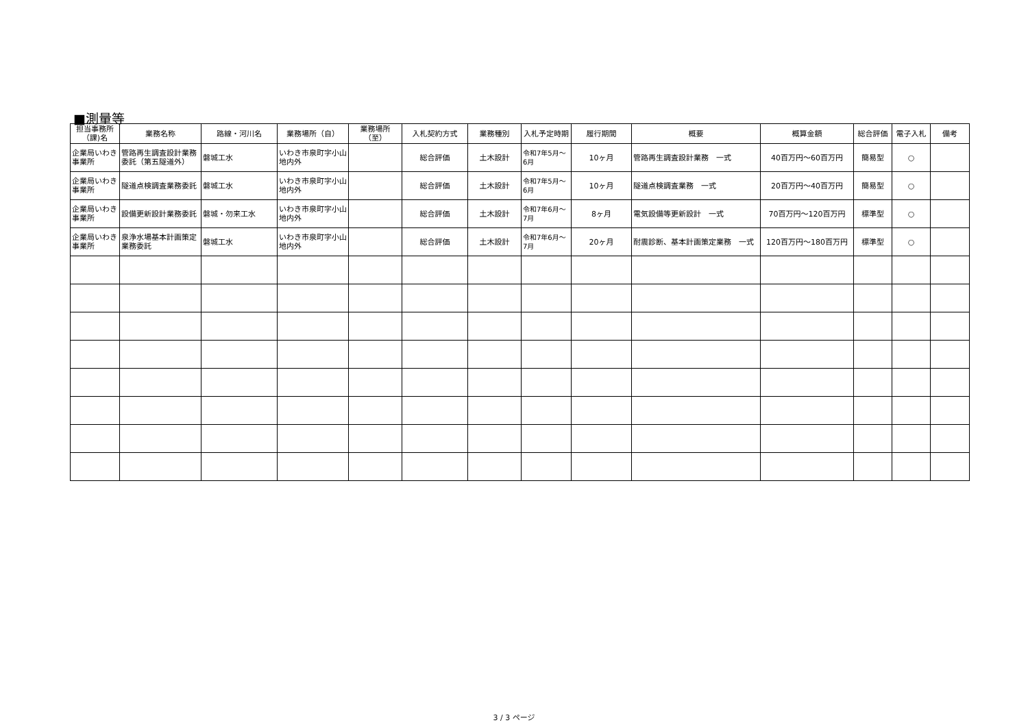■測量等
| 担当事務所（課)名 | 業務名称 | 路線・河川名 | 業務場所（自） | 業務場所（至） | 入札契約方式 | 業務種別 | 入札予定時期 | 履行期間 | 概要 | 概算金額 | 総合評価 | 電子入札 | 備考 |
| --- | --- | --- | --- | --- | --- | --- | --- | --- | --- | --- | --- | --- | --- |
| 企業局いわき事業所 | 管路再生調査設計業務委託（第五隧道外） | 磐城工水 | いわき市泉町字小山地内外 | | 総合評価 | 土木設計 | 令和7年5月～6月 | 10ヶ月 | 管路再生調査設計業務 一式 | 40百万円～60百万円 | 簡易型 | ○ | |
| 企業局いわき事業所 | 隧道点検調査業務委託 | 磐城工水 | いわき市泉町字小山地内外 | | 総合評価 | 土木設計 | 令和7年5月～6月 | 10ヶ月 | 隧道点検調査業務 一式 | 20百万円～40百万円 | 簡易型 | ○ | |
| 企業局いわき事業所 | 設備更新設計業務委託 | 磐城・勿来工水 | いわき市泉町字小山地内外 | | 総合評価 | 土木設計 | 令和7年6月～7月 | 8ヶ月 | 電気設備等更新設計 一式 | 70百万円～120百万円 | 標準型 | ○ | |
| 企業局いわき事業所 | 泉浄水場基本計画策定業務委託 | 磐城工水 | いわき市泉町字小山地内外 | | 総合評価 | 土木設計 | 令和7年6月～7月 | 20ヶ月 | 耐震診断、基本計画策定業務 一式 | 120百万円～180百万円 | 標準型 | ○ | |
3 / 3 ページ